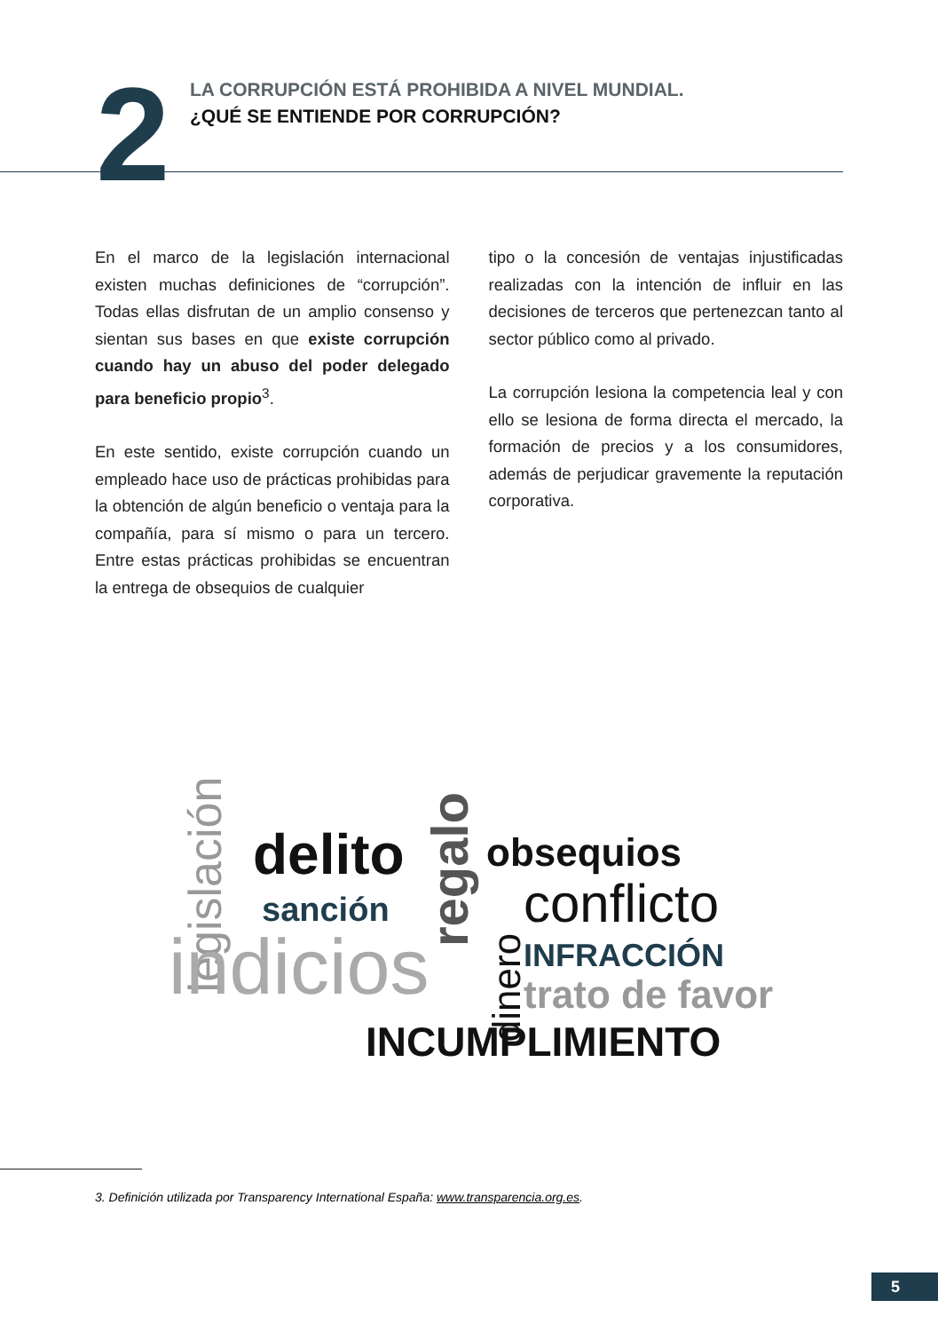2
LA CORRUPCIÓN ESTÁ PROHIBIDA A NIVEL MUNDIAL.
¿QUÉ SE ENTIENDE POR CORRUPCIÓN?
En el marco de la legislación internacional existen muchas definiciones de “corrupción”. Todas ellas disfrutan de un amplio consenso y sientan sus bases en que existe corrupción cuando hay un abuso del poder delegado para beneficio propio<sup>3</sup>.
En este sentido, existe corrupción cuando un empleado hace uso de prácticas prohibidas para la obtención de algún beneficio o ventaja para la compañía, para sí mismo o para un tercero. Entre estas prácticas prohibidas se encuentran la entrega de obsequios de cualquier
tipo o la concesión de ventajas injustificadas realizadas con la intención de influir en las decisiones de terceros que pertenezcan tanto al sector público como al privado.
La corrupción lesiona la competencia leal y con ello se lesiona de forma directa el mercado, la formación de precios y a los consumidores, además de perjudicar gravemente la reputación corporativa.
legislación delito regalo obsequios
sanción conflicto
indicios dinero
INFRACCIÓN
trato de favor
INCUMPLIMIENTO
3. Definición utilizada por Transparency International España: www.transparencia.org.es.
5